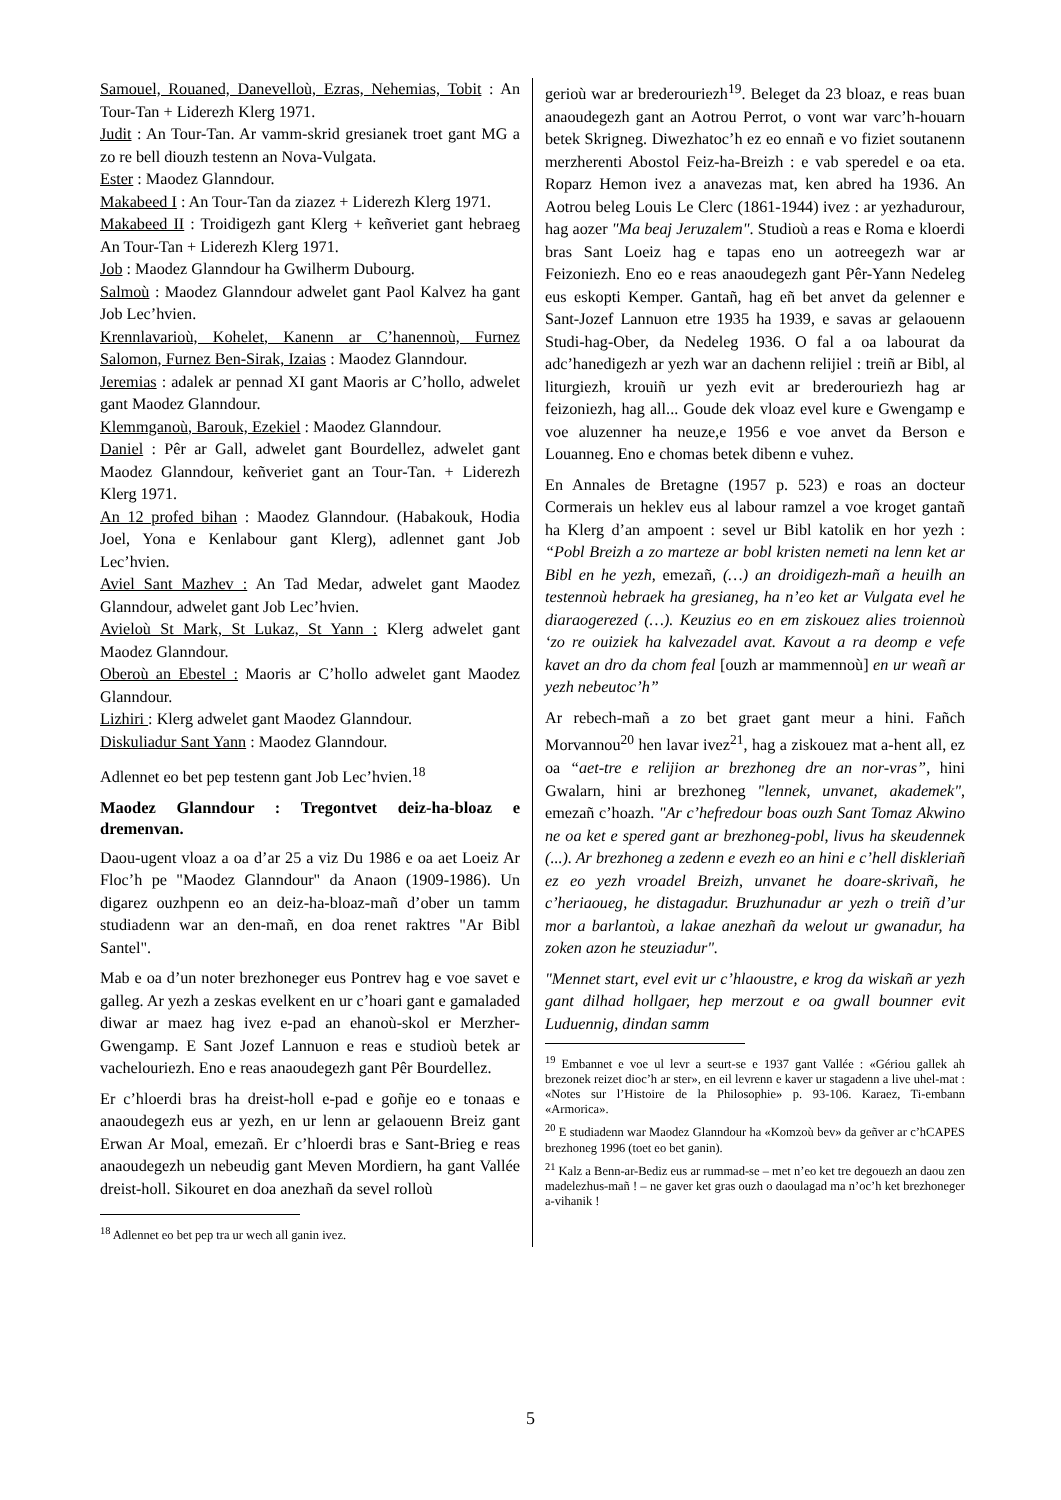Samouel, Rouaned, Danevelloù, Ezras, Nehemias, Tobit : An Tour-Tan + Liderezh Klerg 1971.
Judit : An Tour-Tan. Ar vamm-skrid gresianek troet gant MG a zo re bell diouzh testenn an Nova-Vulgata.
Ester : Maodez Glanndour.
Makabeed I : An Tour-Tan da ziazez + Liderezh Klerg 1971.
Makabeed II : Troidigezh gant Klerg + keñveriet gant hebraeg An Tour-Tan + Liderezh Klerg 1971.
Job : Maodez Glanndour ha Gwilherm Dubourg.
Salmoù : Maodez Glanndour adwelet gant Paol Kalvez ha gant Job Lec’hvien.
Krennlavarioù, Kohelet, Kanenn ar C’hanennoù, Furnez Salomon, Furnez Ben-Sirak, Izaias : Maodez Glanndour.
Jeremias : adalek ar pennad XI gant Maoris ar C’hollo, adwelet gant Maodez Glanndour.
Klemmganoù, Barouk, Ezekiel : Maodez Glanndour.
Daniel : Pêr ar Gall, adwelet gant Bourdellez, adwelet gant Maodez Glanndour, keñveriet gant an Tour-Tan. + Liderezh Klerg 1971.
An 12 profed bihan : Maodez Glanndour. (Habakouk, Hodia Joel, Yona e Kenlabour gant Klerg), adlennet gant Job Lec’hvien.
Aviel Sant Mazhev : An Tad Medar, adwelet gant Maodez Glanndour, adwelet gant Job Lec’hvien.
Avieloù St Mark, St Lukaz, St Yann : Klerg adwelet gant Maodez Glanndour.
Oberoù an Ebestel : Maoris ar C’hollo adwelet gant Maodez Glanndour.
Lizhiri : Klerg adwelet gant Maodez Glanndour.
Diskuliadur Sant Yann : Maodez Glanndour.
Adlennet eo bet pep testenn gant Job Lec’hvien.<sup>18</sup>
Maodez Glanndour : Tregontvet deiz-ha-bloaz e dremenvan.
Daou-ugent vloaz a oa d’ar 25 a viz Du 1986 e oa aet Loeiz Ar Floc’h pe "Maodez Glanndour" da Anaon (1909-1986). Un digarez ouzhpenn eo an deiz-ha-bloaz-mañ d’ober un tamm studiadenn war an den-mañ, en doa renet raktres "Ar Bibl Santel".
Mab e oa d’un noter brezhoneger eus Pontrev hag e voe savet e galleg. Ar yezh a zeskas evelkent en ur c’hoari gant e gamaladed diwar ar maez hag ivez e-pad an ehanoù-skol er Merzher-Gwengamp. E Sant Jozef Lannuon e reas e studioù betek ar vachelouriezh. Eno e reas anaoudegezh gant Pêr Bourdellez.
Er c’hloerdi bras ha dreist-holl e-pad e goñje eo e tonaas e anaoudegezh eus ar yezh, en ur lenn ar gelaouenn Breiz gant Erwan Ar Moal, emezañ. Er c’hloerdi bras e Sant-Brieg e reas anaoudegezh un nebeudig gant Meven Mordiern, ha gant Vallée dreist-holl. Sikouret en doa anezhañ da sevel rolloù
<sup>18</sup> Adlennet eo bet pep tra ur wech all ganin ivez.
gerioù war ar brederouriezh<sup>19</sup>. Beleget da 23 bloaz, e reas buan anaoudegezh gant an Aotrou Perrot, o vont war varc’h-houarn betek Skrigneg. Diwezhatoc’h ez eo ennañ e vo fiziet soutanenn merzherenti Abostol Feiz-ha-Breizh : e vab speredel e oa eta. Roparz Hemon ivez a anavezas mat, ken abred ha 1936. An Aotrou beleg Louis Le Clerc (1861-1944) ivez : ar yezhadurour, hag aozer "Ma beaj Jeruzalem". Studioù a reas e Roma e kloerdi bras Sant Loeiz hag e tapas eno un aotreegezh war ar Feizoniezh. Eno eo e reas anaoudegezh gant Pêr-Yann Nedeleg eus eskopti Kemper. Gantañ, hag eñ bet anvet da gelenner e Sant-Jozef Lannuon etre 1935 ha 1939, e savas ar gelaouenn Studi-hag-Ober, da Nedeleg 1936. O fal a oa labourat da adc’hanedigezh ar yezh war an dachenn relijiel : treiñ ar Bibl, al liturgiezh, krouiñ ur yezh evit ar brederouriezh hag ar feizoniezh, hag all... Goude dek vloaz evel kure e Gwengamp e voe aluzenner ha neuze,e 1956 e voe anvet da Berson e Louanneg. Eno e chomas betek dibenn e vuhez.
En Annales de Bretagne (1957 p. 523) e roas an docteur Cormerais un heklev eus al labour ramzel a voe kroget gantañ ha Klerg d’an ampoent : sevel ur Bibl katolik en hor yezh : “Pobl Breizh a zo marteze ar bobl kristen nemeti na lenn ket ar Bibl en he yezh, emezañ, (…) an droidigezh-mañ a heuilh an testennoù hebraek ha gresianeg, ha n’eo ket ar Vulgata evel he diaraogerezed (…). Keuzius eo en em ziskouez alies troiennoù ‘zo re ouiziek ha kalvezadel avat. Kavout a ra deomp e vefe kavet an dro da chom feal [ouzh ar mammennoù] en ur weañ ar yezh nebeutoc’h”
Ar rebech-mañ a zo bet graet gant meur a hini. Fañch Morvannou<sup>20</sup> hen lavar ivez<sup>21</sup>, hag a ziskouez mat a-hent all, ez oa “aet-tre e relijion ar brezhoneg dre an nor-vras”, hini Gwalarn, hini ar brezhoneg "lennek, unvanet, akademek", emezañ c’hoazh. "Ar c’hefredour boas ouzh Sant Tomaz Akwino ne oa ket e spered gant ar brezhoneg-pobl, livus ha skeudennek (...). Ar brezhoneg a zedenn e evezh eo an hini e c’hell diskleriañ ez eo yezh vroadel Breizh, unvanet he doare-skrivañ, he c’heriaoueg, he distagadur. Bruzhunadur ar yezh o treiñ d’ur mor a barlantoù, a lakae anezhañ da welout ur gwanadur, ha zoken azon he steuziadur".
"Mennet start, evel evit ur c’hlaoustre, e krog da wiskañ ar yezh gant dilhad hollgaer, hep merzout e oa gwall bounner evit Luduennig, dindan samm
<sup>19</sup> Embannet e voe ul levr a seurt-se e 1937 gant Vallée : «Gériou gallek ah brezonek reizet dioc’h ar ster», en eil levrenn e kaver ur stagadenn a live uhel-mat : «Notes sur l’Histoire de la Philosophie» p. 93-106. Karaez, Ti-embann «Armorica».
<sup>20</sup> E studiadenn war Maodez Glanndour ha «Komzoù bev» da geñver ar c’hCAPES brezhoneg 1996 (toet eo bet ganin).
<sup>21</sup> Kalz a Benn-ar-Bediz eus ar rummad-se – met n’eo ket tre degouezh an daou zen madelezhus-mañ ! – ne gaver ket gras ouzh o daoulagad ma n’oc’h ket brezhoneger a-vihanik !
5